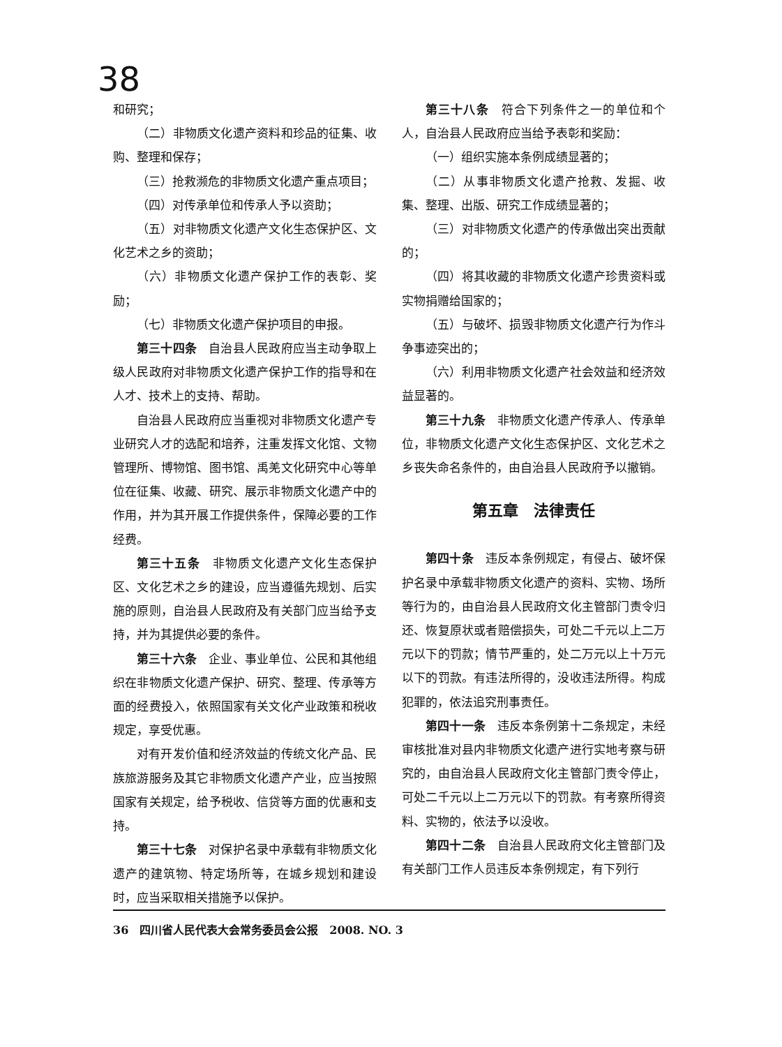38
和研究；
（二）非物质文化遗产资料和珍品的征集、收购、整理和保存；
（三）抢救濒危的非物质文化遗产重点项目；
（四）对传承单位和传承人予以资助；
（五）对非物质文化遗产文化生态保护区、文化艺术之乡的资助；
（六）非物质文化遗产保护工作的表彰、奖励；
（七）非物质文化遗产保护项目的申报。
第三十四条　自治县人民政府应当主动争取上级人民政府对非物质文化遗产保护工作的指导和在人才、技术上的支持、帮助。
自治县人民政府应当重视对非物质文化遗产专业研究人才的选配和培养，注重发挥文化馆、文物管理所、博物馆、图书馆、禹羌文化研究中心等单位在征集、收藏、研究、展示非物质文化遗产中的作用，并为其开展工作提供条件，保障必要的工作经费。
第三十五条　非物质文化遗产文化生态保护区、文化艺术之乡的建设，应当遵循先规划、后实施的原则，自治县人民政府及有关部门应当给予支持，并为其提供必要的条件。
第三十六条　企业、事业单位、公民和其他组织在非物质文化遗产保护、研究、整理、传承等方面的经费投入，依照国家有关文化产业政策和税收规定，享受优惠。
对有开发价值和经济效益的传统文化产品、民族旅游服务及其它非物质文化遗产产业，应当按照国家有关规定，给予税收、信贷等方面的优惠和支持。
第三十七条　对保护名录中承载有非物质文化遗产的建筑物、特定场所等，在城乡规划和建设时，应当采取相关措施予以保护。
第三十八条　符合下列条件之一的单位和个人，自治县人民政府应当给予表彰和奖励：
（一）组织实施本条例成绩显著的；
（二）从事非物质文化遗产抢救、发掘、收集、整理、出版、研究工作成绩显著的；
（三）对非物质文化遗产的传承做出突出贡献的；
（四）将其收藏的非物质文化遗产珍贵资料或实物捐赠给国家的；
（五）与破坏、损毁非物质文化遗产行为作斗争事迹突出的；
（六）利用非物质文化遗产社会效益和经济效益显著的。
第三十九条　非物质文化遗产传承人、传承单位，非物质文化遗产文化生态保护区、文化艺术之乡丧失命名条件的，由自治县人民政府予以撤销。
第五章　法律责任
第四十条　违反本条例规定，有侵占、破坏保护名录中承载非物质文化遗产的资料、实物、场所等行为的，由自治县人民政府文化主管部门责令归还、恢复原状或者赔偿损失，可处二千元以上二万元以下的罚款；情节严重的，处二万元以上十万元以下的罚款。有违法所得的，没收违法所得。构成犯罪的，依法追究刑事责任。
第四十一条　违反本条例第十二条规定，未经审核批准对县内非物质文化遗产进行实地考察与研究的，由自治县人民政府文化主管部门责令停止，可处二千元以上二万元以下的罚款。有考察所得资料、实物的，依法予以没收。
第四十二条　自治县人民政府文化主管部门及有关部门工作人员违反本条例规定，有下列行
36　四川省人民代表大会常务委员会公报　2008. NO. 3